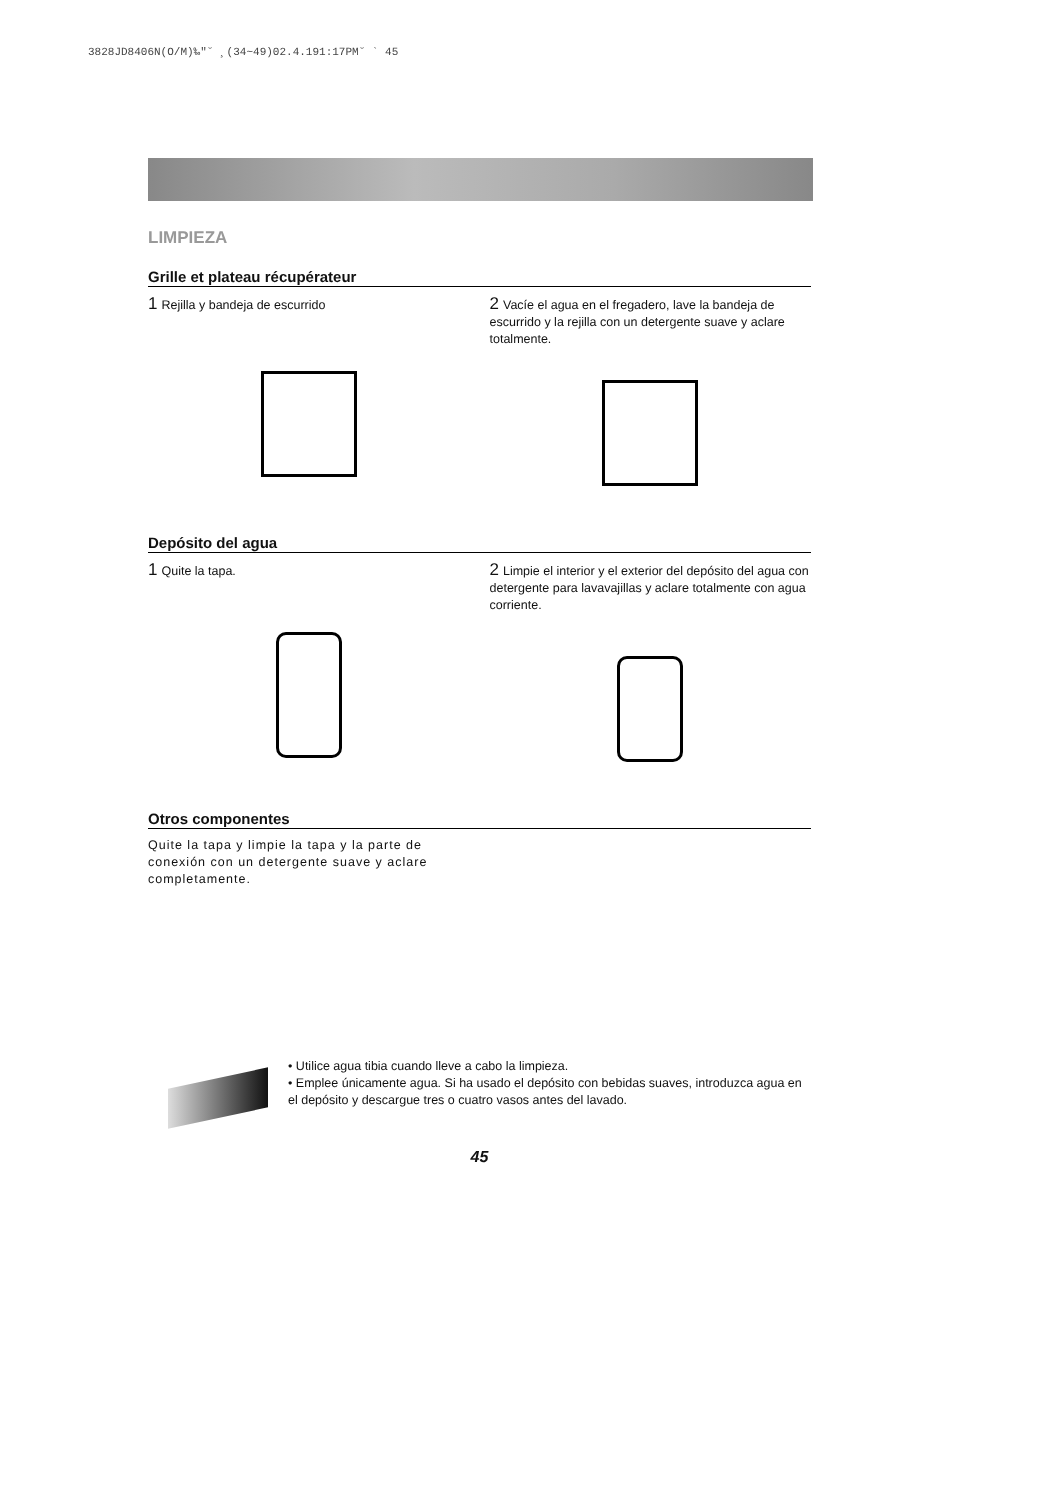3828JD8406N(O/M)‰"˘ ¸(34~49)02.4.191:17PM˘ ` 45
LIMPIEZA
Grille et plateau récupérateur
1 Rejilla y bandeja de escurrido
2 Vacíe el agua en el fregadero, lave la bandeja de escurrido y la rejilla con un detergente suave y aclare totalmente.
Depósito del agua
1 Quite la tapa.
2 Limpie el interior y el exterior del depósito del agua con detergente para lavavajillas y aclare totalmente con agua corriente.
Otros componentes
Quite la tapa y limpie la tapa y la parte de conexión con un detergente suave y aclare completamente.
• Utilice agua tibia cuando lleve a cabo la limpieza.
• Emplee únicamente agua. Si ha usado el depósito con bebidas suaves, introduzca agua en el depósito y descargue tres o cuatro vasos antes del lavado.
45